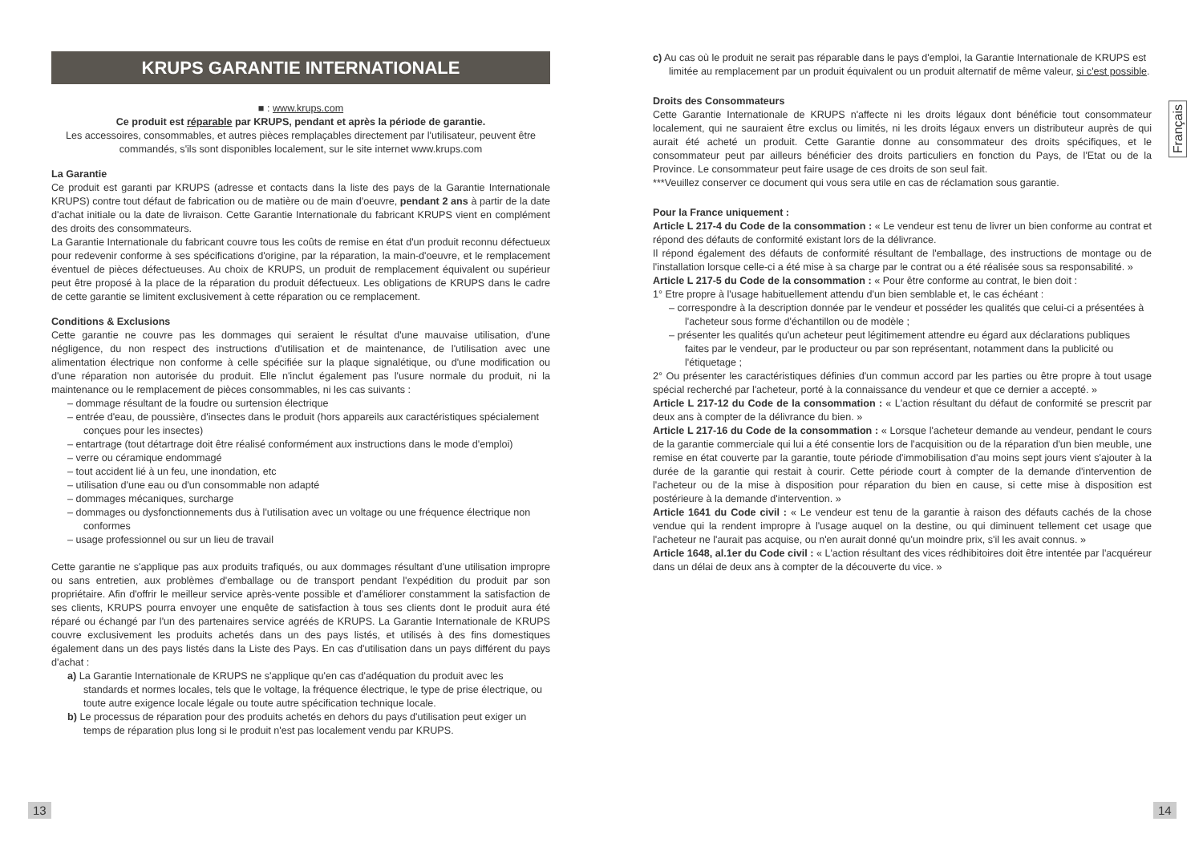KRUPS GARANTIE INTERNATIONALE
■ : www.krups.com
Ce produit est réparable par KRUPS, pendant et après la période de garantie.
Les accessoires, consommables, et autres pièces remplaçables directement par l'utilisateur, peuvent être commandés, s'ils sont disponibles localement, sur le site internet www.krups.com
La Garantie
Ce produit est garanti par KRUPS (adresse et contacts dans la liste des pays de la Garantie Internationale KRUPS) contre tout défaut de fabrication ou de matière ou de main d'oeuvre, pendant 2 ans à partir de la date d'achat initiale ou la date de livraison. Cette Garantie Internationale du fabricant KRUPS vient en complément des droits des consommateurs.
La Garantie Internationale du fabricant couvre tous les coûts de remise en état d'un produit reconnu défectueux pour redevenir conforme à ses spécifications d'origine, par la réparation, la main-d'oeuvre, et le remplacement éventuel de pièces défectueuses. Au choix de KRUPS, un produit de remplacement équivalent ou supérieur peut être proposé à la place de la réparation du produit défectueux. Les obligations de KRUPS dans le cadre de cette garantie se limitent exclusivement à cette réparation ou ce remplacement.
Conditions & Exclusions
Cette garantie ne couvre pas les dommages qui seraient le résultat d'une mauvaise utilisation, d'une négligence, du non respect des instructions d'utilisation et de maintenance, de l'utilisation avec une alimentation électrique non conforme à celle spécifiée sur la plaque signalétique, ou d'une modification ou d'une réparation non autorisée du produit. Elle n'inclut également pas l'usure normale du produit, ni la maintenance ou le remplacement de pièces consommables, ni les cas suivants :
– dommage résultant de la foudre ou surtension électrique
– entrée d'eau, de poussière, d'insectes dans le produit (hors appareils aux caractéristiques spécialement conçues pour les insectes)
– entartrage (tout détartrage doit être réalisé conformément aux instructions dans le mode d'emploi)
– verre ou céramique endommagé
– tout accident lié à un feu, une inondation, etc
– utilisation d'une eau ou d'un consommable non adapté
– dommages mécaniques, surcharge
– dommages ou dysfonctionnements dus à l'utilisation avec un voltage ou une fréquence électrique non conformes
– usage professionnel ou sur un lieu de travail
Cette garantie ne s'applique pas aux produits trafiqués, ou aux dommages résultant d'une utilisation impropre ou sans entretien, aux problèmes d'emballage ou de transport pendant l'expédition du produit par son propriétaire. Afin d'offrir le meilleur service après-vente possible et d'améliorer constamment la satisfaction de ses clients, KRUPS pourra envoyer une enquête de satisfaction à tous ses clients dont le produit aura été réparé ou échangé par l'un des partenaires service agréés de KRUPS. La Garantie Internationale de KRUPS couvre exclusivement les produits achetés dans un des pays listés, et utilisés à des fins domestiques également dans un des pays listés dans la Liste des Pays. En cas d'utilisation dans un pays différent du pays d'achat :
a) La Garantie Internationale de KRUPS ne s'applique qu'en cas d'adéquation du produit avec les standards et normes locales, tels que le voltage, la fréquence électrique, le type de prise électrique, ou toute autre exigence locale légale ou toute autre spécification technique locale.
b) Le processus de réparation pour des produits achetés en dehors du pays d'utilisation peut exiger un temps de réparation plus long si le produit n'est pas localement vendu par KRUPS.
c) Au cas où le produit ne serait pas réparable dans le pays d'emploi, la Garantie Internationale de KRUPS est limitée au remplacement par un produit équivalent ou un produit alternatif de même valeur, si c'est possible.
Droits des Consommateurs
Cette Garantie Internationale de KRUPS n'affecte ni les droits légaux dont bénéficie tout consommateur localement, qui ne sauraient être exclus ou limités, ni les droits légaux envers un distributeur auprès de qui aurait été acheté un produit. Cette Garantie donne au consommateur des droits spécifiques, et le consommateur peut par ailleurs bénéficier des droits particuliers en fonction du Pays, de l'Etat ou de la Province. Le consommateur peut faire usage de ces droits de son seul fait.
***Veuillez conserver ce document qui vous sera utile en cas de réclamation sous garantie.
Pour la France uniquement :
Article L 217-4 du Code de la consommation : « Le vendeur est tenu de livrer un bien conforme au contrat et répond des défauts de conformité existant lors de la délivrance.
Il répond également des défauts de conformité résultant de l'emballage, des instructions de montage ou de l'installation lorsque celle-ci a été mise à sa charge par le contrat ou a été réalisée sous sa responsabilité. »
Article L 217-5 du Code de la consommation : « Pour être conforme au contrat, le bien doit :
1° Etre propre à l'usage habituellement attendu d'un bien semblable et, le cas échéant :
– correspondre à la description donnée par le vendeur et posséder les qualités que celui-ci a présentées à l'acheteur sous forme d'échantillon ou de modèle ;
– présenter les qualités qu'un acheteur peut légitimement attendre eu égard aux déclarations publiques faites par le vendeur, par le producteur ou par son représentant, notamment dans la publicité ou l'étiquetage ;
2° Ou présenter les caractéristiques définies d'un commun accord par les parties ou être propre à tout usage spécial recherché par l'acheteur, porté à la connaissance du vendeur et que ce dernier a accepté. »
Article L 217-12 du Code de la consommation : « L'action résultant du défaut de conformité se prescrit par deux ans à compter de la délivrance du bien. »
Article L 217-16 du Code de la consommation : « Lorsque l'acheteur demande au vendeur, pendant le cours de la garantie commerciale qui lui a été consentie lors de l'acquisition ou de la réparation d'un bien meuble, une remise en état couverte par la garantie, toute période d'immobilisation d'au moins sept jours vient s'ajouter à la durée de la garantie qui restait à courir. Cette période court à compter de la demande d'intervention de l'acheteur ou de la mise à disposition pour réparation du bien en cause, si cette mise à disposition est postérieure à la demande d'intervention. »
Article 1641 du Code civil : « Le vendeur est tenu de la garantie à raison des défauts cachés de la chose vendue qui la rendent impropre à l'usage auquel on la destine, ou qui diminuent tellement cet usage que l'acheteur ne l'aurait pas acquise, ou n'en aurait donné qu'un moindre prix, s'il les avait connus. »
Article 1648, al.1er du Code civil : « L'action résultant des vices rédhibitoires doit être intentée par l'acquéreur dans un délai de deux ans à compter de la découverte du vice. »
Français
13 14